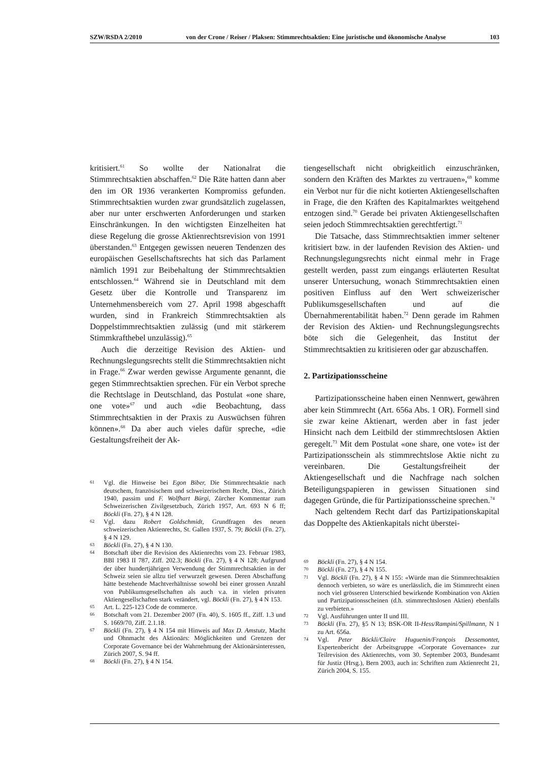SZW/RSDA 2/2010 von der Crone / Reiser / Plaksen: Stimmrechtsaktien: Eine juristische und ökonomische Analyse 103
kritisiert.<sup>61</sup> So wollte der Nationalrat die Stimmrechtsaktien abschaffen.<sup>62</sup> Die Räte hatten dann aber den im OR 1936 verankerten Kompromiss gefunden. Stimmrechtsaktien wurden zwar grundsätzlich zugelassen, aber nur unter erschwerten Anforderungen und starken Einschränkungen. In den wichtigsten Einzelheiten hat diese Regelung die grosse Aktienrechtsrevision von 1991 überstanden.<sup>63</sup> Entgegen gewissen neueren Tendenzen des europäischen Gesellschaftsrechts hat sich das Parlament nämlich 1991 zur Beibehaltung der Stimmrechtsaktien entschlossen.<sup>64</sup> Während sie in Deutschland mit dem Gesetz über die Kontrolle und Transparenz im Unternehmensbereich vom 27. April 1998 abgeschafft wurden, sind in Frankreich Stimmrechtsaktien als Doppelstimmrechtsaktien zulässig (und mit stärkerem Stimmkrafthebel unzulässig).<sup>65</sup>
Auch die derzeitige Revision des Aktien- und Rechnungslegungsrechts stellt die Stimmrechtsaktien nicht in Frage.<sup>66</sup> Zwar werden gewisse Argumente genannt, die gegen Stimmrechtsaktien sprechen. Für ein Verbot spreche die Rechtslage in Deutschland, das Postulat «one share, one vote»<sup>67</sup> und auch «die Beobachtung, dass Stimmrechtsaktien in der Praxis zu Auswüchsen führen können».<sup>68</sup> Da aber auch vieles dafür spreche, «die Gestaltungsfreiheit der Ak-
61 Vgl. die Hinweise bei Egon Biber, Die Stimmrechtsaktie nach deutschem, französischem und schweizerischem Recht, Diss., Zürich 1940, passim und F. Wolfhart Bürgi, Zürcher Kommentar zum Schweizerischen Zivilgesetzbuch, Zürich 1957, Art. 693 N 6 ff; Böckli (Fn. 27), § 4 N 128.
62 Vgl. dazu Robert Goldschmidt, Grundfragen des neuen schweizerischen Aktienrechts, St. Gallen 1937, S. 79; Böckli (Fn. 27), § 4 N 129.
63 Böckli (Fn. 27), § 4 N 130.
64 Botschaft über die Revision des Aktienrechts vom 23. Februar 1983, BBl 1983 II 787, Ziff. 202.3; Böckli (Fn. 27), § 4 N 128; Aufgrund der über hundertjährigen Verwendung der Stimmrechtsaktien in der Schweiz seien sie allzu tief verwurzelt gewesen. Deren Abschaffung hätte bestehende Machtverhältnisse sowohl bei einer grossen Anzahl von Publikumsgesellschaften als auch v.a. in vielen privaten Aktiengesellschaften stark verändert, vgl. Böckli (Fn. 27), § 4 N 153.
65 Art. L. 225-123 Code de commerce.
66 Botschaft vom 21. Dezember 2007 (Fn. 40), S. 1605 ff., Ziff. 1.3 und S. 1669/70, Ziff. 2.1.18.
67 Böckli (Fn. 27), § 4 N 154 mit Hinweis auf Max D. Amstutz, Macht und Ohnmacht des Aktionärs: Möglichkeiten und Grenzen der Corporate Governance bei der Wahrnehmung der Aktionärsinteressen, Zürich 2007, S. 94 ff.
68 Böckli (Fn. 27), § 4 N 154.
tiengesellschaft nicht obrigkeitlich einzuschränken, sondern den Kräften des Marktes zu vertrauen»,<sup>69</sup> komme ein Verbot nur für die nicht kotierten Aktiengesellschaften in Frage, die den Kräften des Kapitalmarktes weitgehend entzogen sind.<sup>70</sup> Gerade bei privaten Aktiengesellschaften seien jedoch Stimmrechtsaktien gerechtfertigt.<sup>71</sup>
Die Tatsache, dass Stimmrechtsaktien immer seltener kritisiert bzw. in der laufenden Revision des Aktien- und Rechnungslegungsrechts nicht einmal mehr in Frage gestellt werden, passt zum eingangs erläuterten Resultat unserer Untersuchung, wonach Stimmrechtsaktien einen positiven Einfluss auf den Wert schweizerischer Publikumsgesellschaften und auf die Übernahmerentabilität haben.<sup>72</sup> Denn gerade im Rahmen der Revision des Aktien- und Rechnungslegungsrechts böte sich die Gelegenheit, das Institut der Stimmrechtsaktien zu kritisieren oder gar abzuschaffen.
2. Partizipationsscheine
Partizipationsscheine haben einen Nennwert, gewähren aber kein Stimmrecht (Art. 656a Abs. 1 OR). Formell sind sie zwar keine Aktienart, werden aber in fast jeder Hinsicht nach dem Leitbild der stimmrechtslosen Aktien geregelt.<sup>73</sup> Mit dem Postulat «one share, one vote» ist der Partizipationsschein als stimmrechtslose Aktie nicht zu vereinbaren. Die Gestaltungsfreiheit der Aktiengesellschaft und die Nachfrage nach solchen Beteiligungspapieren in gewissen Situationen sind dagegen Gründe, die für Partizipationsscheine sprechen.<sup>74</sup>
Nach geltendem Recht darf das Partizipationskapital das Doppelte des Aktienkapitals nicht überstei-
69 Böckli (Fn. 27), § 4 N 154.
70 Böckli (Fn. 27), § 4 N 155.
71 Vgl. Böckli (Fn. 27), § 4 N 155: «Würde man die Stimmrechtsaktien dennoch verbieten, so wäre es unerlässlich, die im Stimmrecht einen noch viel grösseren Unterschied bewirkende Kombination von Aktien und Partizipationsscheinen (d.h. stimmrechtslosen Aktien) ebenfalls zu verbieten.»
72 Vgl. Ausführungen unter II und III.
73 Böckli (Fn. 27), §5 N 13; BSK-OR II-Hess/Rampini/Spillmann, N 1 zu Art. 656a.
74 Vgl. Peter Böckli/Claire Huguenin/François Dessemontet, Expertenbericht der Arbeitsgruppe «Corporate Governance» zur Teilrevision des Aktienrechts, vom 30. September 2003, Bundesamt für Justiz (Hrsg.), Bern 2003, auch in: Schriften zum Aktienrecht 21, Zürich 2004, S. 155.